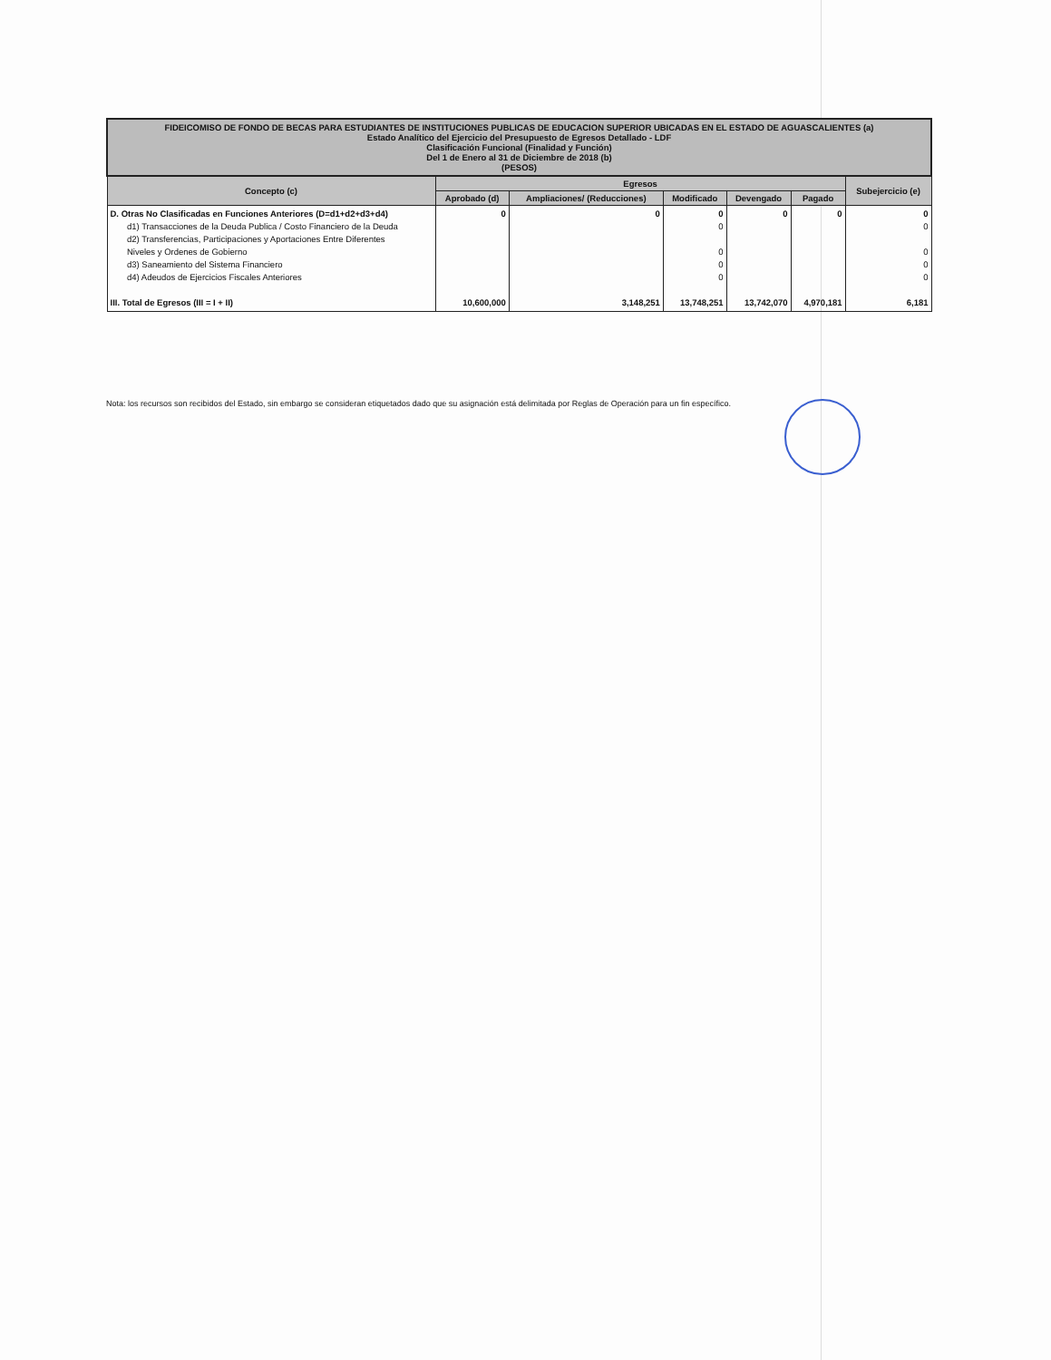| FIDEICOMISO DE FONDO DE BECAS PARA ESTUDIANTES DE INSTITUCIONES PUBLICAS DE EDUCACION SUPERIOR UBICADAS EN EL ESTADO DE AGUASCALIENTES (a) Estado Analítico del Ejercicio del Presupuesto de Egresos Detallado - LDF Clasificación Funcional (Finalidad y Función) Del 1 de Enero al 31 de Diciembre de 2018 (b) (PESOS) | | | | | | |
| Concepto (c) | Egresos | | | | | Subejercicio (e) |
| | Aprobado (d) | Ampliaciones/ (Reducciones) | Modificado | Devengado | Pagado | |
| D. Otras No Clasificadas en Funciones Anteriores (D=d1+d2+d3+d4) d1) Transacciones de la Deuda Publica / Costo Financiero de la Deuda d2) Transferencias, Participaciones y Aportaciones Entre Diferentes Niveles y Ordenes de Gobierno d3) Saneamiento del Sistema Financiero d4) Adeudos de Ejercicios Fiscales Anteriores III. Total de Egresos (III = I + II) | 0 10,600,000 | 0 3,148,251 | 0 0 0 0 0 13,748,251 | 0 13,742,070 | 0 4,970,181 | 0 0 0 0 0 6,181 |
Nota: los recursos son recibidos del Estado, sin embargo se consideran etiquetados dado que su asignación está delimitada por Reglas de Operación para un fin específico.